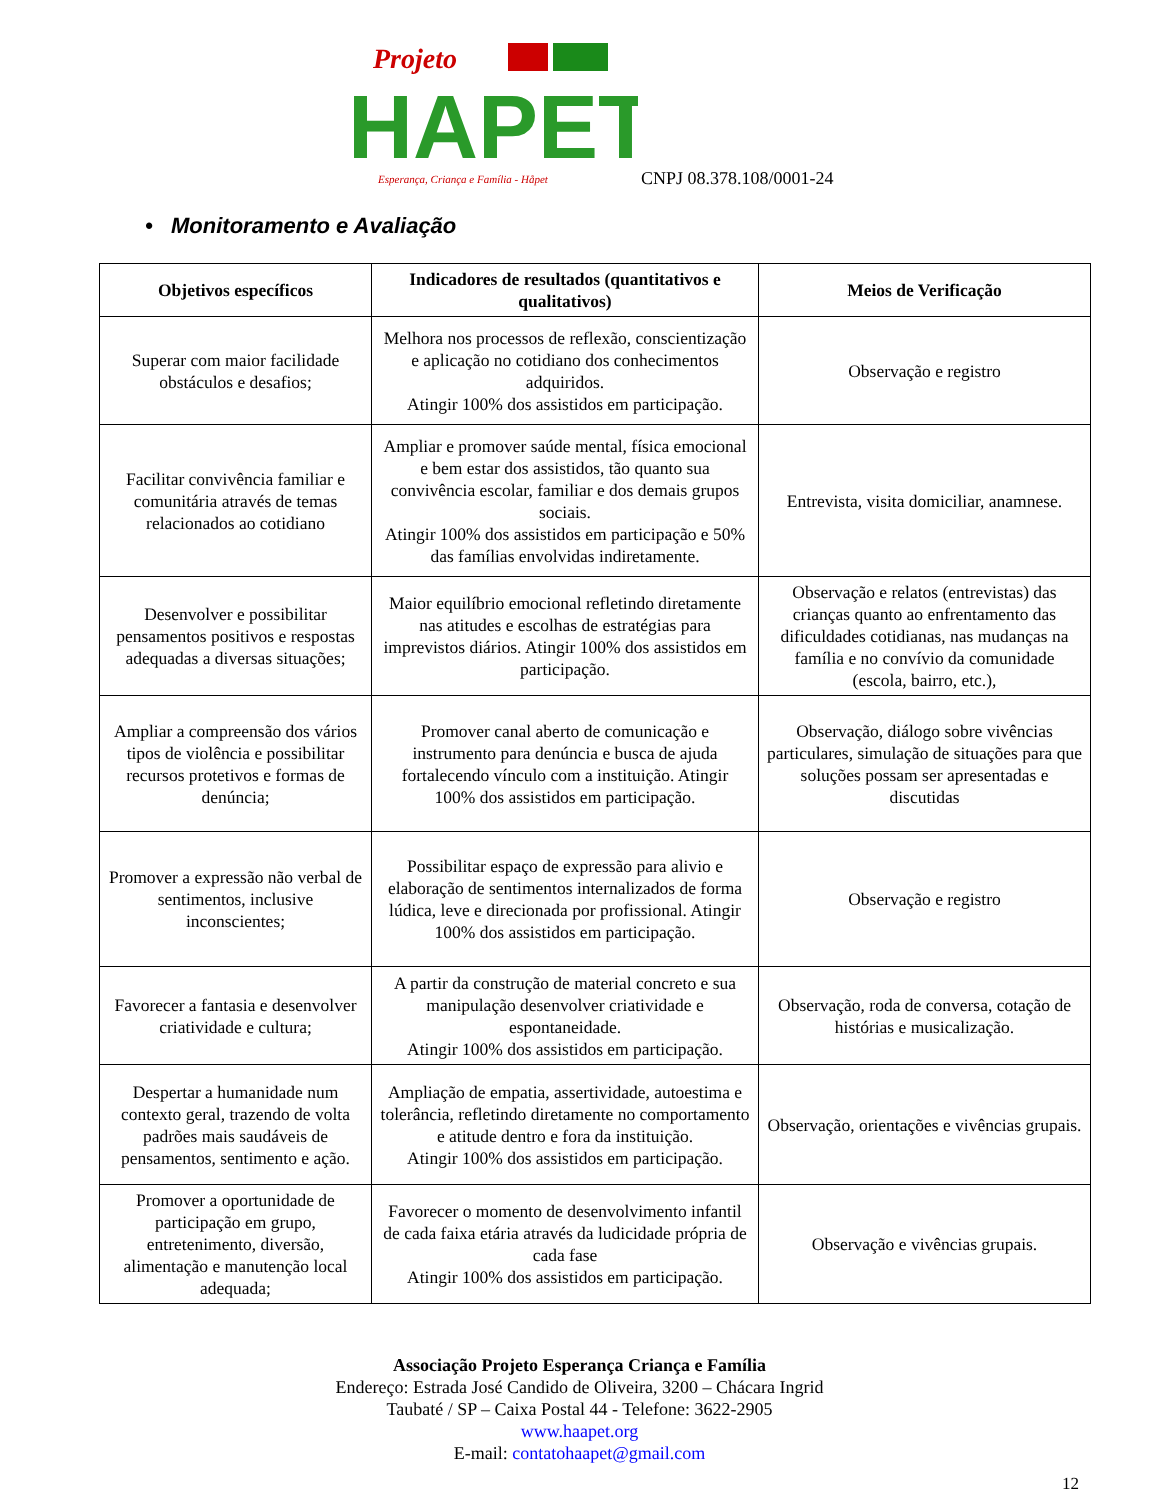Projeto
HAPET
Esperança, Criança e Família - Håpet
CNPJ 08.378.108/0001-24
• Monitoramento e Avaliação
| Objetivos específicos | Indicadores de resultados (quantitativos e qualitativos) | Meios de Verificação |
| --- | --- | --- |
| Superar com maior facilidade obstáculos e desafios; | Melhora nos processos de reflexão, conscientização e aplicação no cotidiano dos conhecimentos adquiridos. Atingir 100% dos assistidos em participação. | Observação e registro |
| Facilitar convivência familiar e comunitária através de temas relacionados ao cotidiano | Ampliar e promover saúde mental, física emocional e bem estar dos assistidos, tão quanto sua convivência escolar, familiar e dos demais grupos sociais. Atingir 100% dos assistidos em participação e 50% das famílias envolvidas indiretamente. | Entrevista, visita domiciliar, anamnese. |
| Desenvolver e possibilitar pensamentos positivos e respostas adequadas a diversas situações; | Maior equilíbrio emocional refletindo diretamente nas atitudes e escolhas de estratégias para imprevistos diários. Atingir 100% dos assistidos em participação. | Observação e relatos (entrevistas) das crianças quanto ao enfrentamento das dificuldades cotidianas, nas mudanças na família e no convívio da comunidade (escola, bairro, etc.), |
| Ampliar a compreensão dos vários tipos de violência e possibilitar recursos protetivos e formas de denúncia; | Promover canal aberto de comunicação e instrumento para denúncia e busca de ajuda fortalecendo vínculo com a instituição. Atingir 100% dos assistidos em participação. | Observação, diálogo sobre vivências particulares, simulação de situações para que soluções possam ser apresentadas e discutidas |
| Promover a expressão não verbal de sentimentos, inclusive inconscientes; | Possibilitar espaço de expressão para alivio e elaboração de sentimentos internalizados de forma lúdica, leve e direcionada por profissional. Atingir 100% dos assistidos em participação. | Observação e registro |
| Favorecer a fantasia e desenvolver criatividade e cultura; | A partir da construção de material concreto e sua manipulação desenvolver criatividade e espontaneidade. Atingir 100% dos assistidos em participação. | Observação, roda de conversa, cotação de histórias e musicalização. |
| Despertar a humanidade num contexto geral, trazendo de volta padrões mais saudáveis de pensamentos, sentimento e ação. | Ampliação de empatia, assertividade, autoestima e tolerância, refletindo diretamente no comportamento e atitude dentro e fora da instituição. Atingir 100% dos assistidos em participação. | Observação, orientações e vivências grupais. |
| Promover a oportunidade de participação em grupo, entretenimento, diversão, alimentação e manutenção local adequada; | Favorecer o momento de desenvolvimento infantil de cada faixa etária através da ludicidade própria de cada fase Atingir 100% dos assistidos em participação. | Observação e vivências grupais. |
Associação Projeto Esperança Criança e Família
Endereço: Estrada José Candido de Oliveira, 3200 – Chácara Ingrid
Taubaté / SP – Caixa Postal 44 - Telefone: 3622-2905
www.haapet.org
E-mail: contatohaapet@gmail.com
12